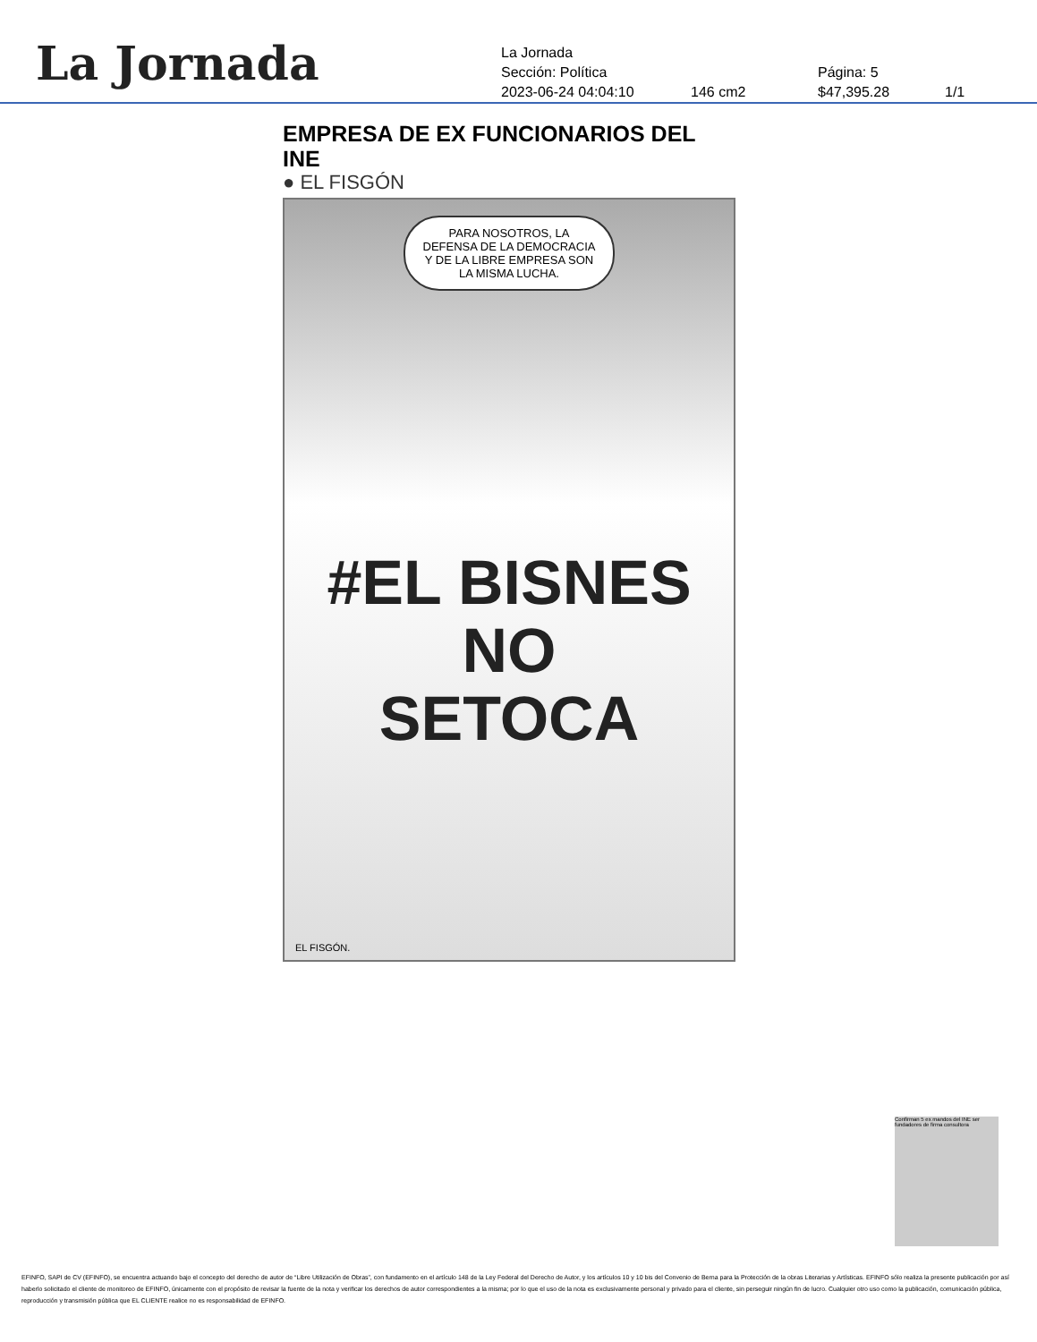La Jornada
La Jornada
Sección: Política Página: 5
2023-06-24 04:04:10 146 cm2 $47,395.28 1/1
EMPRESA DE EX FUNCIONARIOS DEL INE
● EL FISGÓN
PARA NOSOTROS, LA
DEFENSA DE LA DEMOCRACIA
Y DE LA LIBRE EMPRESA SON
LA MISMA LUCHA.
#EL BISNES NO
SETOCA
EL FISGÓN.
Confirman 5 ex mandos del INE ser fundadores de firma consultora
EFINFO, SAPI de CV (EFINFO), se encuentra actuando bajo el concepto del derecho de autor de “Libre Utilización de Obras”, con fundamento en el artículo 148 de la Ley Federal del Derecho de Autor, y los artículos 10 y 10 bis del Convenio de Berna para la Protección de la obras Literarias y Artísticas. EFINFO sólo realiza la presente publicación por así haberlo solicitado el cliente de monitoreo de EFINFO, únicamente con el propósito de revisar la fuente de la nota y verificar los derechos de autor correspondientes a la misma; por lo que el uso de la nota es exclusivamente personal y privado para el cliente, sin perseguir ningún fin de lucro. Cualquier otro uso como la publicación, comunicación pública, reproducción y transmisión pública que EL CLIENTE realice no es responsabilidad de EFINFO.